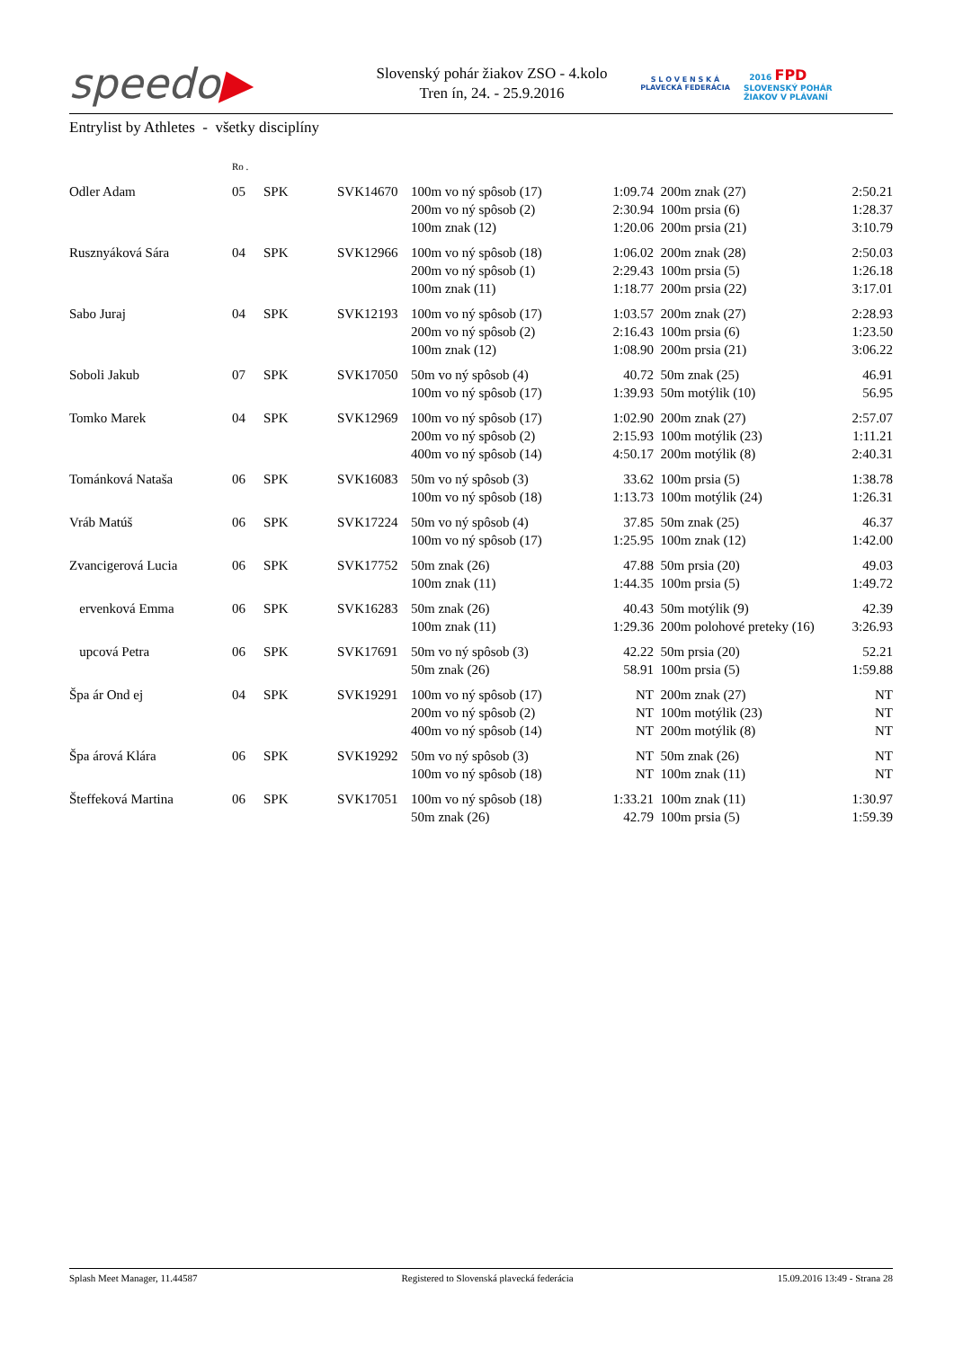speedo▶
Slovenský pohár žiakov ZSO - 4.kolo
Tren ín, 24. - 25.9.2016
S L O V E N S K Á
PLAVECKÁ FEDERÁCIA
2016 FPD
SLOVENSKÝ POHÁR
ŽIAKOV V PLÁVANÍ
Entrylist by Athletes - všetky disciplíny
| | Ro . | | | | | | |
| Odler Adam | 05 | SPK | SVK14670 | 100m vo ný spôsob (17) | 1:09.74 | 200m znak (27) | 2:50.21 |
| | | | | 200m vo ný spôsob (2) | 2:30.94 | 100m prsia (6) | 1:28.37 |
| | | | | 100m znak (12) | 1:20.06 | 200m prsia (21) | 3:10.79 |
| Rusznyáková Sára | 04 | SPK | SVK12966 | 100m vo ný spôsob (18) | 1:06.02 | 200m znak (28) | 2:50.03 |
| | | | | 200m vo ný spôsob (1) | 2:29.43 | 100m prsia (5) | 1:26.18 |
| | | | | 100m znak (11) | 1:18.77 | 200m prsia (22) | 3:17.01 |
| Sabo Juraj | 04 | SPK | SVK12193 | 100m vo ný spôsob (17) | 1:03.57 | 200m znak (27) | 2:28.93 |
| | | | | 200m vo ný spôsob (2) | 2:16.43 | 100m prsia (6) | 1:23.50 |
| | | | | 100m znak (12) | 1:08.90 | 200m prsia (21) | 3:06.22 |
| Soboli Jakub | 07 | SPK | SVK17050 | 50m vo ný spôsob (4) | 40.72 | 50m znak (25) | 46.91 |
| | | | | 100m vo ný spôsob (17) | 1:39.93 | 50m motýlik (10) | 56.95 |
| Tomko Marek | 04 | SPK | SVK12969 | 100m vo ný spôsob (17) | 1:02.90 | 200m znak (27) | 2:57.07 |
| | | | | 200m vo ný spôsob (2) | 2:15.93 | 100m motýlik (23) | 1:11.21 |
| | | | | 400m vo ný spôsob (14) | 4:50.17 | 200m motýlik (8) | 2:40.31 |
| Tománková Nataša | 06 | SPK | SVK16083 | 50m vo ný spôsob (3) | 33.62 | 100m prsia (5) | 1:38.78 |
| | | | | 100m vo ný spôsob (18) | 1:13.73 | 100m motýlik (24) | 1:26.31 |
| Vráb Matúš | 06 | SPK | SVK17224 | 50m vo ný spôsob (4) | 37.85 | 50m znak (25) | 46.37 |
| | | | | 100m vo ný spôsob (17) | 1:25.95 | 100m znak (12) | 1:42.00 |
| Zvancigerová Lucia | 06 | SPK | SVK17752 | 50m znak (26) | 47.88 | 50m prsia (20) | 49.03 |
| | | | | 100m znak (11) | 1:44.35 | 100m prsia (5) | 1:49.72 |
| ervenková Emma | 06 | SPK | SVK16283 | 50m znak (26) | 40.43 | 50m motýlik (9) | 42.39 |
| | | | | 100m znak (11) | 1:29.36 | 200m polohové preteky (16) | 3:26.93 |
| upcová Petra | 06 | SPK | SVK17691 | 50m vo ný spôsob (3) | 42.22 | 50m prsia (20) | 52.21 |
| | | | | 50m znak (26) | 58.91 | 100m prsia (5) | 1:59.88 |
| Špa ár Ond ej | 04 | SPK | SVK19291 | 100m vo ný spôsob (17) | NT | 200m znak (27) | NT |
| | | | | 200m vo ný spôsob (2) | NT | 100m motýlik (23) | NT |
| | | | | 400m vo ný spôsob (14) | NT | 200m motýlik (8) | NT |
| Špa árová Klára | 06 | SPK | SVK19292 | 50m vo ný spôsob (3) | NT | 50m znak (26) | NT |
| | | | | 100m vo ný spôsob (18) | NT | 100m znak (11) | NT |
| Šteffeková Martina | 06 | SPK | SVK17051 | 100m vo ný spôsob (18) | 1:33.21 | 100m znak (11) | 1:30.97 |
| | | | | 50m znak (26) | 42.79 | 100m prsia (5) | 1:59.39 |
Splash Meet Manager, 11.44587 Registered to Slovenská plavecká federácia 15.09.2016 13:49 - Strana 28